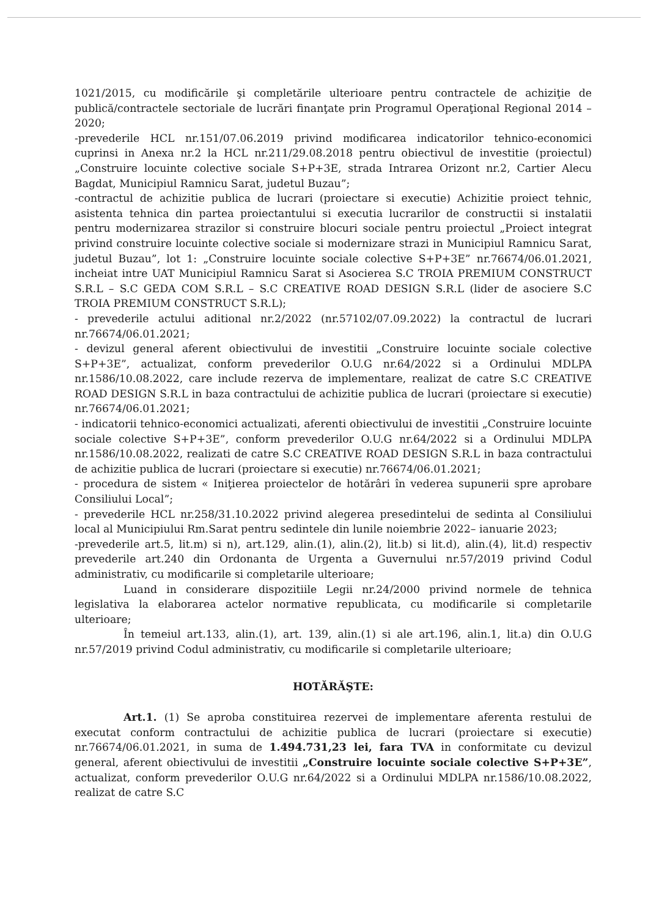1021/2015, cu modificările şi completările ulterioare pentru contractele de achiziţie de publică/contractele sectoriale de lucrări finanţate prin Programul Operaţional Regional 2014 – 2020;
-prevederile HCL nr.151/07.06.2019 privind modificarea indicatorilor tehnico-economici cuprinsi in Anexa nr.2 la HCL nr.211/29.08.2018 pentru obiectivul de investitie (proiectul) „Construire locuinte colective sociale S+P+3E, strada Intrarea Orizont nr.2, Cartier Alecu Bagdat, Municipiul Ramnicu Sarat, judetul Buzau”;
-contractul de achizitie publica de lucrari (proiectare si executie) Achizitie proiect tehnic, asistenta tehnica din partea proiectantului si executia lucrarilor de constructii si instalatii pentru modernizarea strazilor si construire blocuri sociale pentru proiectul „Proiect integrat privind construire locuinte colective sociale si modernizare strazi in Municipiul Ramnicu Sarat, judetul Buzau”, lot 1: „Construire locuinte sociale colective S+P+3E” nr.76674/06.01.2021, incheiat intre UAT Municipiul Ramnicu Sarat si Asocierea S.C TROIA PREMIUM CONSTRUCT S.R.L – S.C GEDA COM S.R.L – S.C CREATIVE ROAD DESIGN S.R.L (lider de asociere S.C TROIA PREMIUM CONSTRUCT S.R.L);
- prevederile actului aditional nr.2/2022 (nr.57102/07.09.2022) la contractul de lucrari nr.76674/06.01.2021;
- devizul general aferent obiectivului de investitii „Construire locuinte sociale colective S+P+3E”, actualizat, conform prevederilor O.U.G nr.64/2022 si a Ordinului MDLPA nr.1586/10.08.2022, care include rezerva de implementare, realizat de catre S.C CREATIVE ROAD DESIGN S.R.L in baza contractului de achizitie publica de lucrari (proiectare si executie) nr.76674/06.01.2021;
- indicatorii tehnico-economici actualizati, aferenti obiectivului de investitii „Construire locuinte sociale colective S+P+3E”, conform prevederilor O.U.G nr.64/2022 si a Ordinului MDLPA nr.1586/10.08.2022, realizati de catre S.C CREATIVE ROAD DESIGN S.R.L in baza contractului de achizitie publica de lucrari (proiectare si executie) nr.76674/06.01.2021;
- procedura de sistem « Iniţierea proiectelor de hotărâri în vederea supunerii spre aprobare Consiliului Local”;
- prevederile HCL nr.258/31.10.2022 privind alegerea presedintelui de sedinta al Consiliului local al Municipiului Rm.Sarat pentru sedintele din lunile noiembrie 2022– ianuarie 2023;
-prevederile art.5, lit.m) si n), art.129, alin.(1), alin.(2), lit.b) si lit.d), alin.(4), lit.d) respectiv prevederile art.240 din Ordonanta de Urgenta a Guvernului nr.57/2019 privind Codul administrativ, cu modificarile si completarile ulterioare;
Luand in considerare dispozitiile Legii nr.24/2000 privind normele de tehnica legislativa la elaborarea actelor normative republicata, cu modificarile si completarile ulterioare;
În temeiul art.133, alin.(1), art. 139, alin.(1) si ale art.196, alin.1, lit.a) din O.U.G nr.57/2019 privind Codul administrativ, cu modificarile si completarile ulterioare;
HOTĂRĂŞTE:
Art.1. (1) Se aproba constituirea rezervei de implementare aferenta restului de executat conform contractului de achizitie publica de lucrari (proiectare si executie) nr.76674/06.01.2021, in suma de 1.494.731,23 lei, fara TVA in conformitate cu devizul general, aferent obiectivului de investitii „Construire locuinte sociale colective S+P+3E”, actualizat, conform prevederilor O.U.G nr.64/2022 si a Ordinului MDLPA nr.1586/10.08.2022, realizat de catre S.C